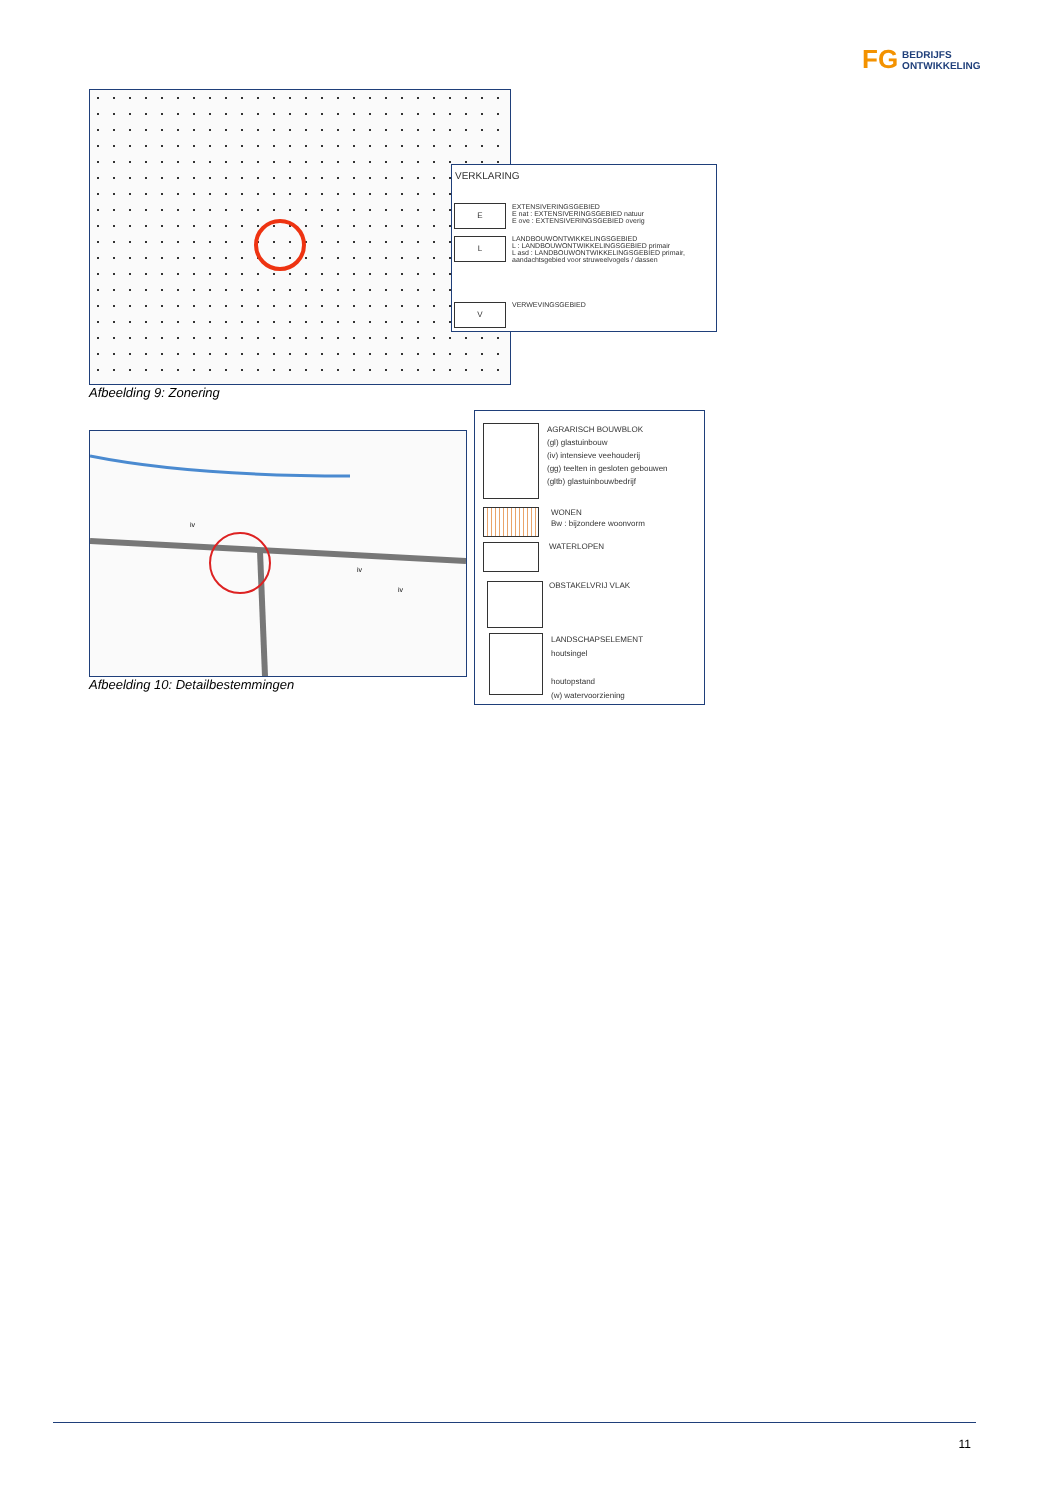FG BEDRIJFS
ONTWIKKELING
VERKLARING
E
EXTENSIVERINGSGEBIED
E nat : EXTENSIVERINGSGEBIED natuur
E ove : EXTENSIVERINGSGEBIED overig
L
LANDBOUWONTWIKKELINGSGEBIED
L : LANDBOUWONTWIKKELINGSGEBIED primair
L asd : LANDBOUWONTWIKKELINGSGEBIED primair,
aandachtsgebied voor struweelvogels / dassen
V VERWEVINGSGEBIED
Afbeelding 9: Zonering
iv
iv
iv
Afbeelding 10: Detailbestemmingen
AGRARISCH BOUWBLOK
(gl) glastuinbouw
(iv) intensieve veehouderij
(gg) teelten in gesloten gebouwen
(gltb) glastuinbouwbedrijf
WONEN
Bw : bijzondere woonvorm
WATERLOPEN
OBSTAKELVRIJ VLAK
LANDSCHAPSELEMENT
houtsingel
houtopstand
(w) watervoorziening
11